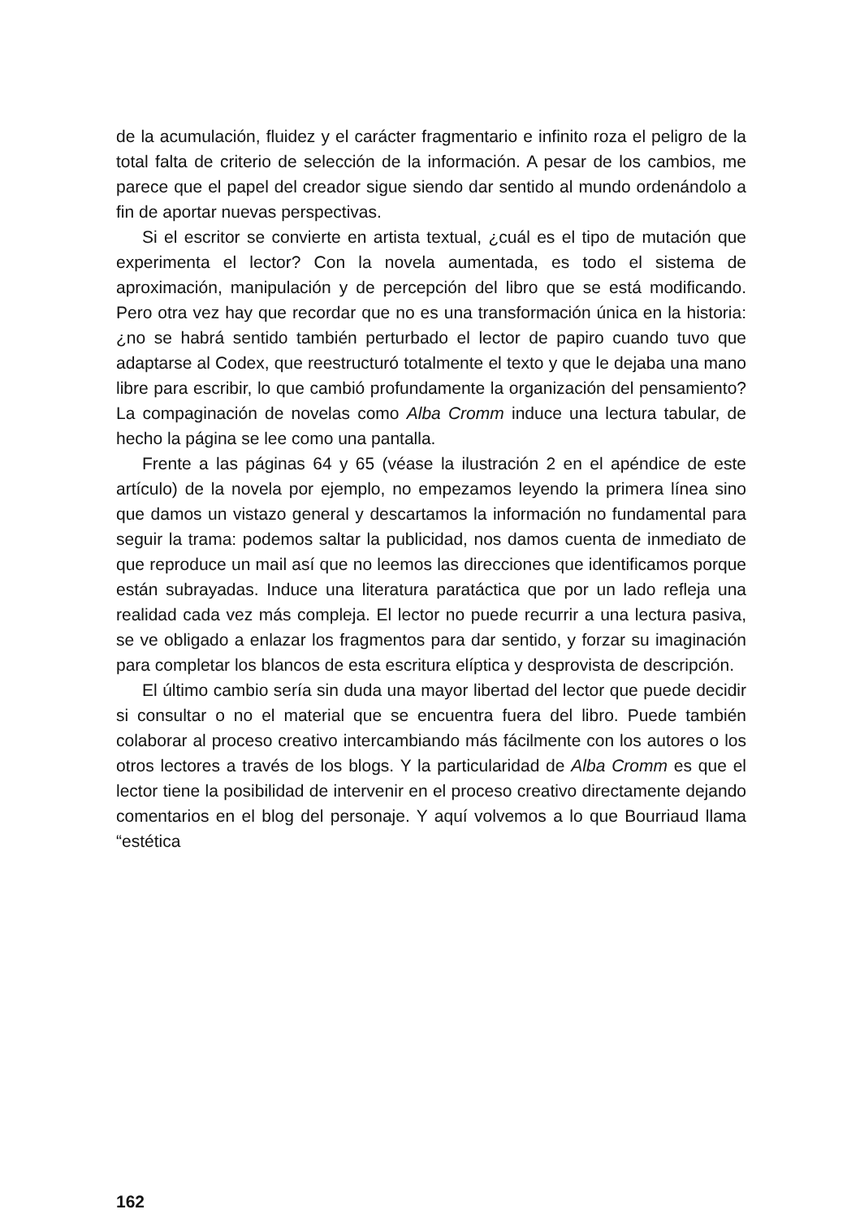de la acumulación, fluidez y el carácter fragmentario e infinito roza el peligro de la total falta de criterio de selección de la información. A pesar de los cambios, me parece que el papel del creador sigue siendo dar sentido al mundo ordenándolo a fin de aportar nuevas perspectivas.
Si el escritor se convierte en artista textual, ¿cuál es el tipo de mutación que experimenta el lector? Con la novela aumentada, es todo el sistema de aproximación, manipulación y de percepción del libro que se está modificando. Pero otra vez hay que recordar que no es una transformación única en la historia: ¿no se habrá sentido también perturbado el lector de papiro cuando tuvo que adaptarse al Codex, que reestructuró totalmente el texto y que le dejaba una mano libre para escribir, lo que cambió profundamente la organización del pensamiento? La compaginación de novelas como Alba Cromm induce una lectura tabular, de hecho la página se lee como una pantalla.
Frente a las páginas 64 y 65 (véase la ilustración 2 en el apéndice de este artículo) de la novela por ejemplo, no empezamos leyendo la primera línea sino que damos un vistazo general y descartamos la información no fundamental para seguir la trama: podemos saltar la publicidad, nos damos cuenta de inmediato de que reproduce un mail así que no leemos las direcciones que identificamos porque están subrayadas. Induce una literatura paratáctica que por un lado refleja una realidad cada vez más compleja. El lector no puede recurrir a una lectura pasiva, se ve obligado a enlazar los fragmentos para dar sentido, y forzar su imaginación para completar los blancos de esta escritura elíptica y desprovista de descripción.
El último cambio sería sin duda una mayor libertad del lector que puede decidir si consultar o no el material que se encuentra fuera del libro. Puede también colaborar al proceso creativo intercambiando más fácilmente con los autores o los otros lectores a través de los blogs. Y la particularidad de Alba Cromm es que el lector tiene la posibilidad de intervenir en el proceso creativo directamente dejando comentarios en el blog del personaje. Y aquí volvemos a lo que Bourriaud llama “estética
162